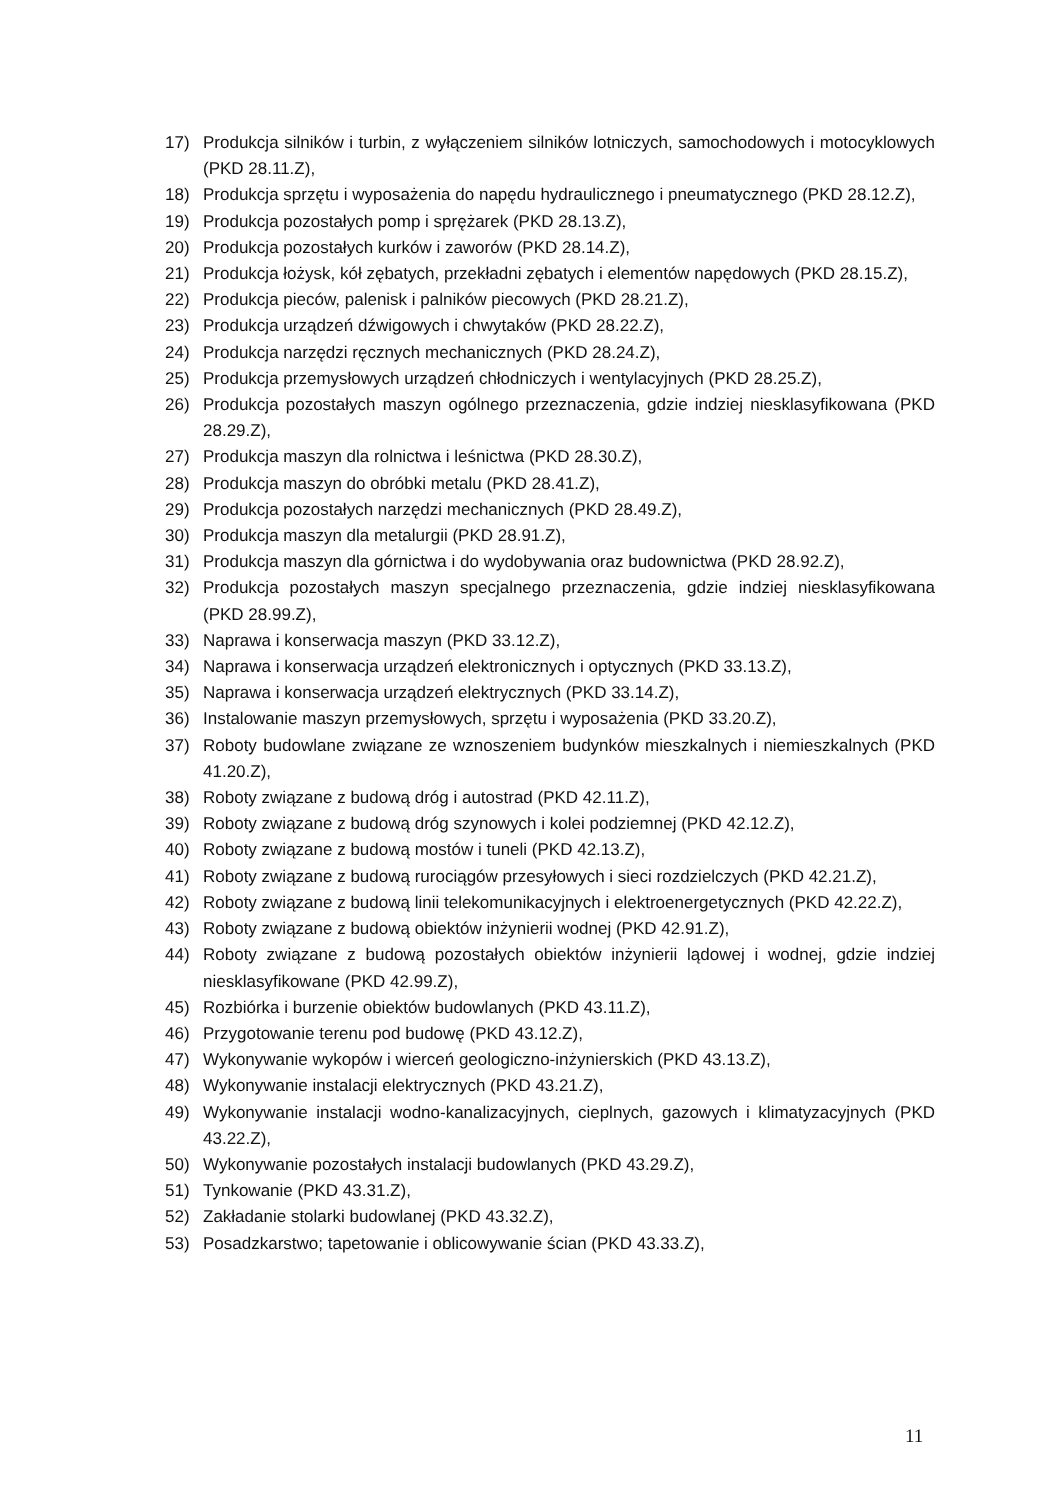17) Produkcja silników i turbin, z wyłączeniem silników lotniczych, samochodowych i motocyklowych (PKD 28.11.Z),
18) Produkcja sprzętu i wyposażenia do napędu hydraulicznego i pneumatycznego (PKD 28.12.Z),
19) Produkcja pozostałych pomp i sprężarek (PKD 28.13.Z),
20) Produkcja pozostałych kurków i zaworów (PKD 28.14.Z),
21) Produkcja łożysk, kół zębatych, przekładni zębatych i elementów napędowych (PKD 28.15.Z),
22) Produkcja pieców, palenisk i palników piecowych (PKD 28.21.Z),
23) Produkcja urządzeń dźwigowych i chwytaków (PKD 28.22.Z),
24) Produkcja narzędzi ręcznych mechanicznych (PKD 28.24.Z),
25) Produkcja przemysłowych urządzeń chłodniczych i wentylacyjnych (PKD 28.25.Z),
26) Produkcja pozostałych maszyn ogólnego przeznaczenia, gdzie indziej niesklasyfikowana (PKD 28.29.Z),
27) Produkcja maszyn dla rolnictwa i leśnictwa (PKD 28.30.Z),
28) Produkcja maszyn do obróbki metalu (PKD 28.41.Z),
29) Produkcja pozostałych narzędzi mechanicznych (PKD 28.49.Z),
30) Produkcja maszyn dla metalurgii (PKD 28.91.Z),
31) Produkcja maszyn dla górnictwa i do wydobywania oraz budownictwa (PKD 28.92.Z),
32) Produkcja pozostałych maszyn specjalnego przeznaczenia, gdzie indziej niesklasyfikowana (PKD 28.99.Z),
33) Naprawa i konserwacja maszyn (PKD 33.12.Z),
34) Naprawa i konserwacja urządzeń elektronicznych i optycznych (PKD 33.13.Z),
35) Naprawa i konserwacja urządzeń elektrycznych (PKD 33.14.Z),
36) Instalowanie maszyn przemysłowych, sprzętu i wyposażenia (PKD 33.20.Z),
37) Roboty budowlane związane ze wznoszeniem budynków mieszkalnych i niemieszkalnych (PKD 41.20.Z),
38) Roboty związane z budową dróg i autostrad (PKD 42.11.Z),
39) Roboty związane z budową dróg szynowych i kolei podziemnej (PKD 42.12.Z),
40) Roboty związane z budową mostów i tuneli (PKD 42.13.Z),
41) Roboty związane z budową rurociągów przesyłowych i sieci rozdzielczych (PKD 42.21.Z),
42) Roboty związane z budową linii telekomunikacyjnych i elektroenergetycznych (PKD 42.22.Z),
43) Roboty związane z budową obiektów inżynierii wodnej (PKD 42.91.Z),
44) Roboty związane z budową pozostałych obiektów inżynierii lądowej i wodnej, gdzie indziej niesklasyfikowane (PKD 42.99.Z),
45) Rozbiórka i burzenie obiektów budowlanych (PKD 43.11.Z),
46) Przygotowanie terenu pod budowę (PKD 43.12.Z),
47) Wykonywanie wykopów i wierceń geologiczno-inżynierskich (PKD 43.13.Z),
48) Wykonywanie instalacji elektrycznych (PKD 43.21.Z),
49) Wykonywanie instalacji wodno-kanalizacyjnych, cieplnych, gazowych i klimatyzacyjnych (PKD 43.22.Z),
50) Wykonywanie pozostałych instalacji budowlanych (PKD 43.29.Z),
51) Tynkowanie (PKD 43.31.Z),
52) Zakładanie stolarki budowlanej (PKD 43.32.Z),
53) Posadzkarstwo; tapetowanie i oblicowywanie ścian (PKD 43.33.Z),
11